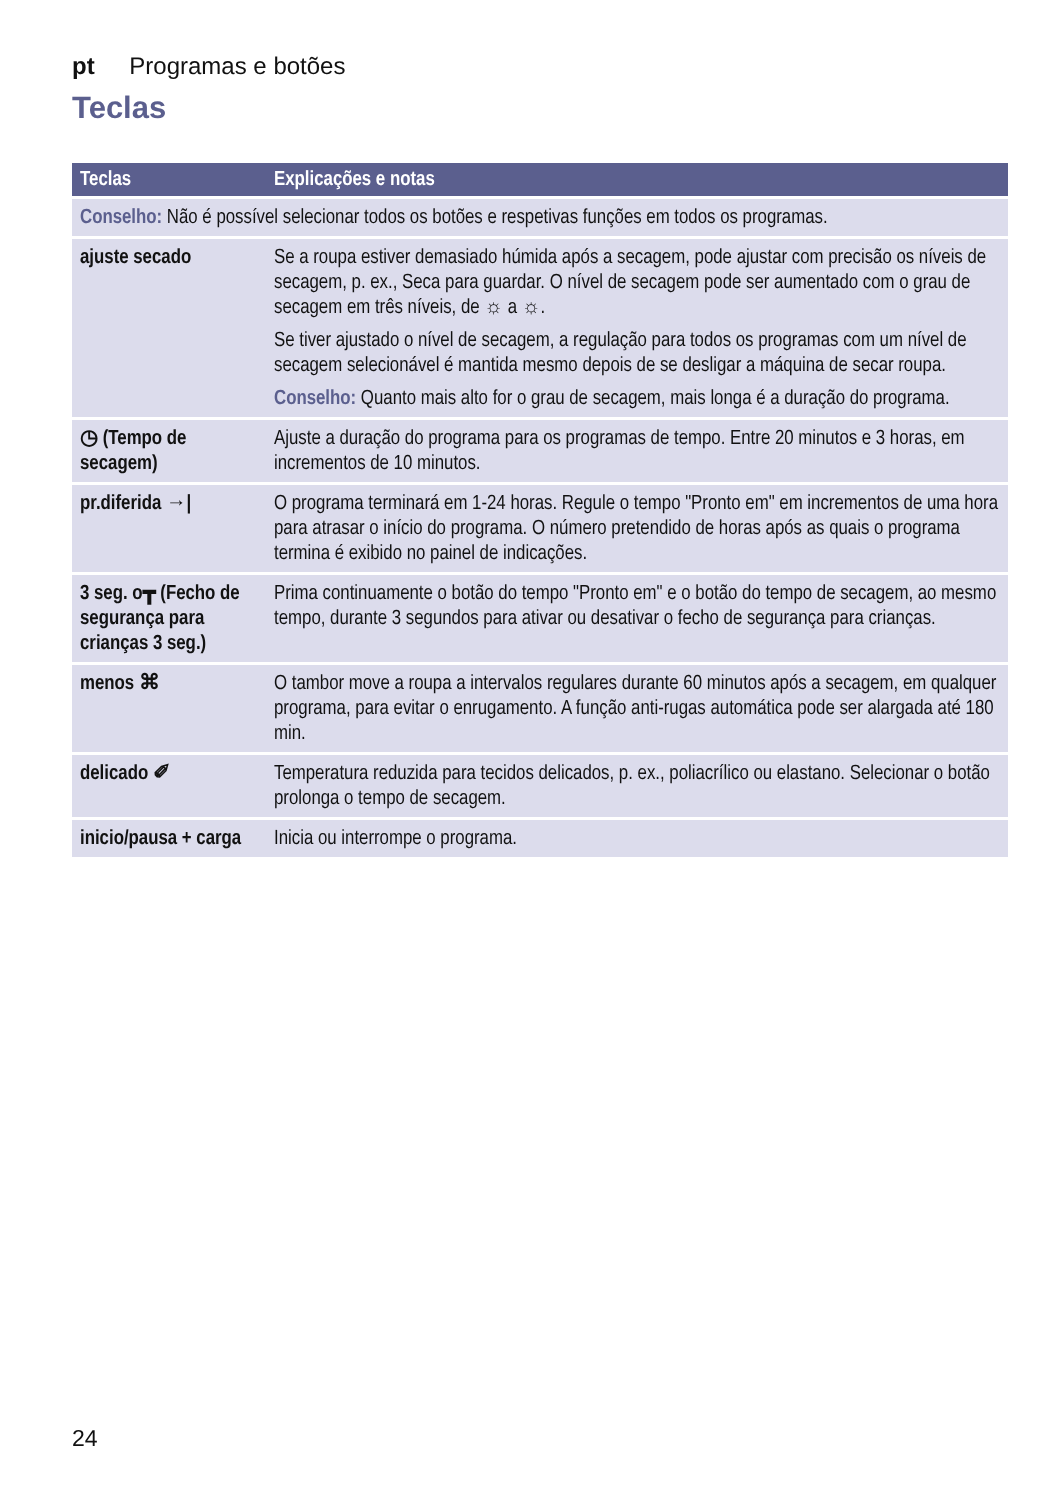pt Programas e botões
Teclas
| Teclas | Explicações e notas |
| --- | --- |
| Conselho: Não é possível selecionar todos os botões e respetivas funções em todos os programas. | |
| ajuste secado | Se a roupa estiver demasiado húmida após a secagem, pode ajustar com precisão os níveis de secagem, p. ex., Seca para guardar. O nível de secagem pode ser aumentado com o grau de secagem em três níveis, de ☼ a ☼. Se tiver ajustado o nível de secagem, a regulação para todos os programas com um nível de secagem selecionável é mantida mesmo depois de se desligar a máquina de secar roupa. Conselho: Quanto mais alto for o grau de secagem, mais longa é a duração do programa. |
| ◷ (Tempo de secagem) | Ajuste a duração do programa para os programas de tempo. Entre 20 minutos e 3 horas, em incrementos de 10 minutos. |
| pr.diferida →/ | O programa terminará em 1-24 horas. Regule o tempo "Pronto em" em incrementos de uma hora para atrasar o início do programa. O número pretendido de horas após as quais o programa termina é exibido no painel de indicações. |
| 3 seg. o┳ (Fecho de segurança para crianças 3 seg.) | Prima continuamente o botão do tempo "Pronto em" e o botão do tempo de secagem, ao mesmo tempo, durante 3 segundos para ativar ou desativar o fecho de segurança para crianças. |
| menos ⌘ | O tambor move a roupa a intervalos regulares durante 60 minutos após a secagem, em qualquer programa, para evitar o enrugamento. A função anti-rugas automática pode ser alargada até 180 min. |
| delicado ✐ | Temperatura reduzida para tecidos delicados, p. ex., poliacrílico ou elastano. Selecionar o botão prolonga o tempo de secagem. |
| inicio/pausa + carga | Inicia ou interrompe o programa. |
24